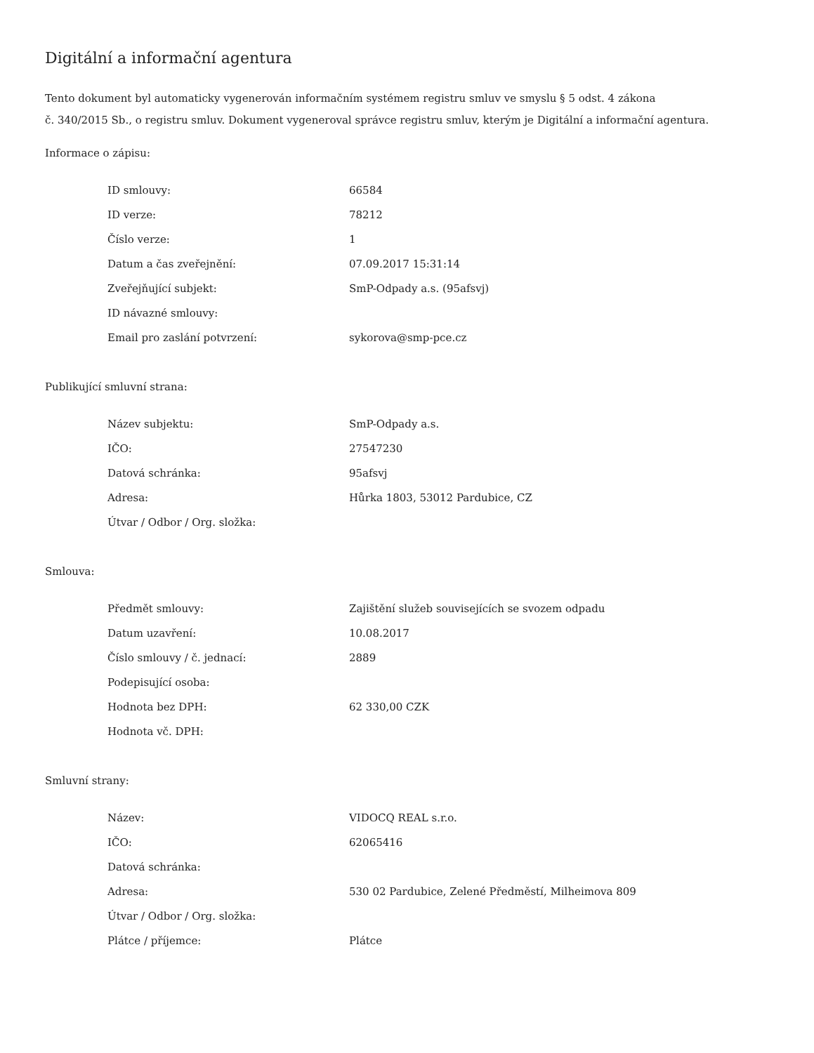Digitální a informační agentura
Tento dokument byl automaticky vygenerován informačním systémem registru smluv ve smyslu § 5 odst. 4 zákona
č. 340/2015 Sb., o registru smluv. Dokument vygeneroval správce registru smluv, kterým je Digitální a informační agentura.
Informace o zápisu:
| ID smlouvy: | 66584 |
| ID verze: | 78212 |
| Číslo verze: | 1 |
| Datum a čas zveřejnění: | 07.09.2017 15:31:14 |
| Zveřejňující subjekt: | SmP-Odpady a.s. (95afsvj) |
| ID návazné smlouvy: | |
| Email pro zaslání potvrzení: | sykorova@smp-pce.cz |
Publikující smluvní strana:
| Název subjektu: | SmP-Odpady a.s. |
| IČO: | 27547230 |
| Datová schránka: | 95afsvj |
| Adresa: | Hůrka 1803, 53012 Pardubice, CZ |
| Útvar / Odbor / Org. složka: | |
Smlouva:
| Předmět smlouvy: | Zajištění služeb souvisejících se svozem odpadu |
| Datum uzavření: | 10.08.2017 |
| Číslo smlouvy / č. jednací: | 2889 |
| Podepisující osoba: | |
| Hodnota bez DPH: | 62 330,00 CZK |
| Hodnota vč. DPH: | |
Smluvní strany:
| Název: | VIDOCQ REAL s.r.o. |
| IČO: | 62065416 |
| Datová schránka: | |
| Adresa: | 530 02 Pardubice, Zelené Předměstí, Milheimova 809 |
| Útvar / Odbor / Org. složka: | |
| Plátce / příjemce: | Plátce |